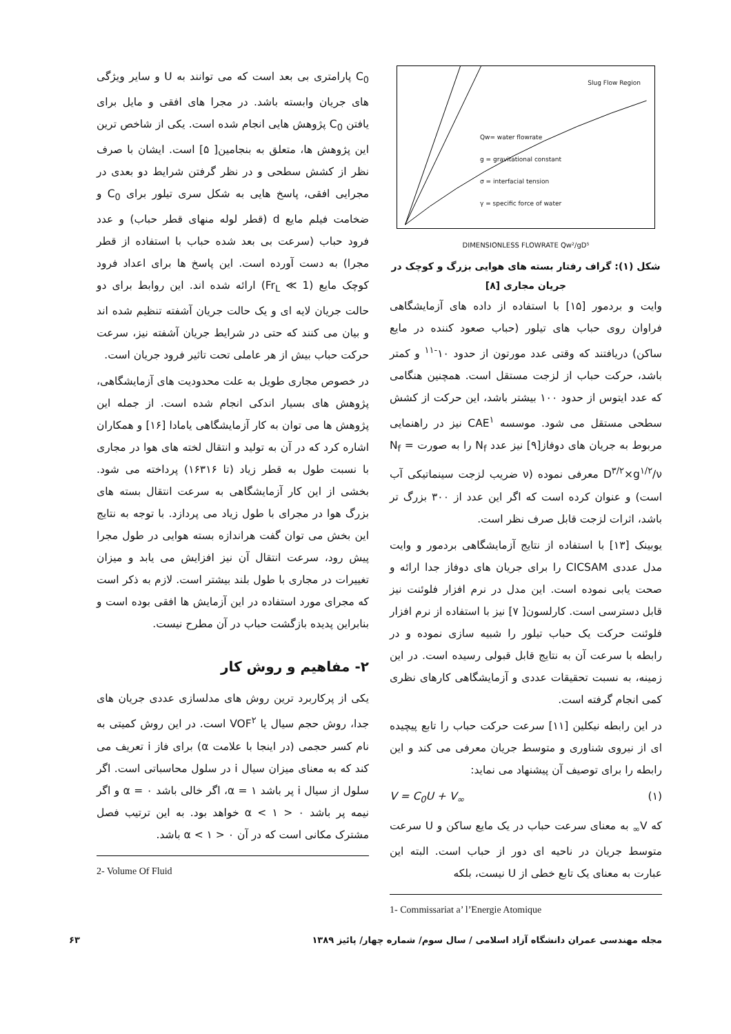Slug Flow Region
Qw= water flowrate
g = gravitational constant
σ = interfacial tension
γ = specific force of water
DIMENSIONLESS FLOWRATE Qw²/gD⁵
شکل (۱): گراف رفتار بسته های هوایی بزرگ و کوچک در جریان مجاری [۸]
وایت و بردمور [۱۵] با استفاده از داده های آزمایشگاهی فراوان روی حباب های تیلور (حباب صعود کننده در مایع ساکن) دریافتند که وقتی عدد مورتون از حدود ۱۰<sup>-۱۱</sup> و کمتر باشد، حرکت حباب از لزجت مستقل است. همچنین هنگامی که عدد ایتوس از حدود ۱۰۰ بیشتر باشد، این حرکت از کشش سطحی مستقل می شود. موسسه CAE<sup>۱</sup> نیز در راهنمایی مربوط به جریان های دوفاز[۹] نیز عدد N<sub>f</sub> را به صورت N<sub>f</sub> = D<sup>۳/۲</sup>×g<sup>۱/۲</sup>/ν معرفی نموده (ν ضریب لزجت سینماتیکی آب است) و عنوان کرده است که اگر این عدد از ۳۰۰ بزرگ تر باشد، اثرات لزجت قابل صرف نظر است.
یوبینک [۱۳] با استفاده از نتایج آزمایشگاهی بردمور و وایت مدل عددی CICSAM را برای جریان های دوفاز جدا ارائه و صحت یابی نموده است. این مدل در نرم افزار فلوئنت نیز قابل دسترسی است. کارلسون[ ۷] نیز با استفاده از نرم افزار فلوئنت حرکت یک حباب تیلور را شبیه سازی نموده و در رابطه با سرعت آن به نتایج قابل قبولی رسیده است. در این زمینه، به نسبت تحقیقات عددی و آزمایشگاهی کارهای نظری کمی انجام گرفته است.
در این رابطه نیکلین [۱۱] سرعت حرکت حباب را تابع پیچیده ای از نیروی شناوری و متوسط جریان معرفی می کند و این رابطه را برای توصیف آن پیشنهاد می نماید:
V = C<sub>0</sub>U + V<sub>∞</sub> (۱)
که V<sub>∞</sub> به معنای سرعت حباب در یک مایع ساکن و U سرعت متوسط جریان در ناحیه ای دور از حباب است. البته این عبارت به معنای یک تابع خطی از U نیست، بلکه
1- Commissariat a’ l’Energie Atomique
C<sub>0</sub> پارامتری بی بعد است که می توانند به U و سایر ویژگی های جریان وابسته باشد. در مجرا های افقی و مایل برای یافتن C<sub>0</sub> پژوهش هایی انجام شده است. یکی از شاخص ترین این پژوهش ها، متعلق به بنجامین[ ۵] است. ایشان با صرف نظر از کشش سطحی و در نظر گرفتن شرایط دو بعدی در مجرایی افقی، پاسخ هایی به شکل سری تیلور برای C<sub>0</sub> و ضخامت فیلم مایع d (قطر لوله منهای قطر حباب) و عدد فرود حباب (سرعت بی بعد شده حباب با استفاده از قطر مجرا) به دست آورده است. این پاسخ ها برای اعداد فرود کوچک مایع (Fr<sub>L</sub> ≪ 1) ارائه شده اند. این روابط برای دو حالت جریان لایه ای و یک حالت جریان آشفته تنظیم شده اند و بیان می کنند که حتی در شرایط جریان آشفته نیز، سرعت حرکت حباب بیش از هر عاملی تحت تاثیر فرود جریان است.
در خصوص مجاری طویل به علت محدودیت های آزمایشگاهی، پژوهش های بسیار اندکی انجام شده است. از جمله این پژوهش ها می توان به کار آزمایشگاهی یامادا [۱۶] و همکاران اشاره کرد که در آن به تولید و انتقال لخته های هوا در مجاری با نسبت طول به قطر زیاد (تا ۱۶۳۱۶) پرداخته می شود. بخشی از این کار آزمایشگاهی به سرعت انتقال بسته های بزرگ هوا در مجرای با طول زیاد می پردازد. با توجه به نتایج این بخش می توان گفت هراندازه بسته هوایی در طول مجرا پیش رود، سرعت انتقال آن نیز افزایش می یابد و میزان تغییرات در مجاری با طول بلند بیشتر است. لازم به ذکر است که مجرای مورد استفاده در این آزمایش ها افقی بوده است و بنابراین پدیده بازگشت حباب در آن مطرح نیست.
۲- مفاهیم و روش کار
یکی از پرکاربرد ترین روش های مدلسازی عددی جریان های جدا، روش حجم سیال یا VOF<sup>۲</sup> است. در این روش کمیتی به نام کسر حجمی (در اینجا با علامت α) برای فاز i تعریف می کند که به معنای میزان سیال i در سلول محاسباتی است. اگر سلول از سیال i پر باشد α = ۱، اگر خالی باشد α = ۰ و اگر نیمه پر باشد ۰ < α < ۱ خواهد بود. به این ترتیب فصل مشترک مکانی است که در آن ۰ < α < ۱ باشد.
2- Volume Of Fluid
مجله مهندسی عمران دانشگاه آزاد اسلامی / سال سوم/ شماره چهار/ پائیز ۱۳۸۹ ۶۳